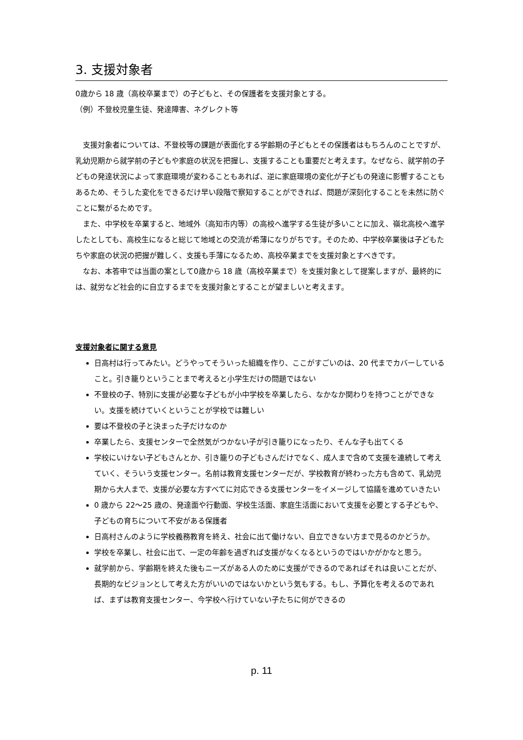3. 支援対象者
0歳から 18 歳（高校卒業まで）の子どもと、その保護者を支援対象とする。
（例）不登校児童生徒、発達障害、ネグレクト等
支援対象者については、不登校等の課題が表面化する学齢期の子どもとその保護者はもちろんのことですが、乳幼児期から就学前の子どもや家庭の状況を把握し、支援することも重要だと考えます。なぜなら、就学前の子どもの発達状況によって家庭環境が変わることもあれば、逆に家庭環境の変化が子どもの発達に影響することもあるため、そうした変化をできるだけ早い段階で察知することができれば、問題が深刻化することを未然に防ぐことに繋がるためです。
また、中学校を卒業すると、地域外（高知市内等）の高校へ進学する生徒が多いことに加え、嶺北高校へ進学したとしても、高校生になると総じて地域との交流が希薄になりがちです。そのため、中学校卒業後は子どもたちや家庭の状況の把握が難しく、支援も手薄になるため、高校卒業までを支援対象とすべきです。
なお、本答申では当面の案として0歳から 18 歳（高校卒業まで）を支援対象として提案しますが、最終的には、就労など社会的に自立するまでを支援対象とすることが望ましいと考えます。
支援対象者に関する意見
日高村は行ってみたい。どうやってそういった組織を作り、ここがすごいのは、20 代までカバーしていること。引き籠りということまで考えると小学生だけの問題ではない
不登校の子、特別に支援が必要な子どもが小中学校を卒業したら、なかなか関わりを持つことができない。支援を続けていくということが学校では難しい
要は不登校の子と決まった子だけなのか
卒業したら、支援センターで全然気がつかない子が引き籠りになったり、そんな子も出てくる
学校にいけない子どもさんとか、引き籠りの子どもさんだけでなく、成人まで含めて支援を連続して考えていく、そういう支援センター。名前は教育支援センターだが、学校教育が終わった方も含めて、乳幼児期から大人まで、支援が必要な方すべてに対応できる支援センターをイメージして協議を進めていきたい
0 歳から 22～25 歳の、発達面や行動面、学校生活面、家庭生活面において支援を必要とする子どもや、子どもの育ちについて不安がある保護者
日高村さんのように学校義務教育を終え、社会に出て働けない、自立できない方まで見るのかどうか。
学校を卒業し、社会に出て、一定の年齢を過ぎれば支援がなくなるというのではいかがかなと思う。
就学前から、学齢期を終えた後もニーズがある人のために支援ができるのであればそれは良いことだが、長期的なビジョンとして考えた方がいいのではないかという気もする。もし、予算化を考えるのであれば、まずは教育支援センター、今学校へ行けていない子たちに何ができるの
p. 11